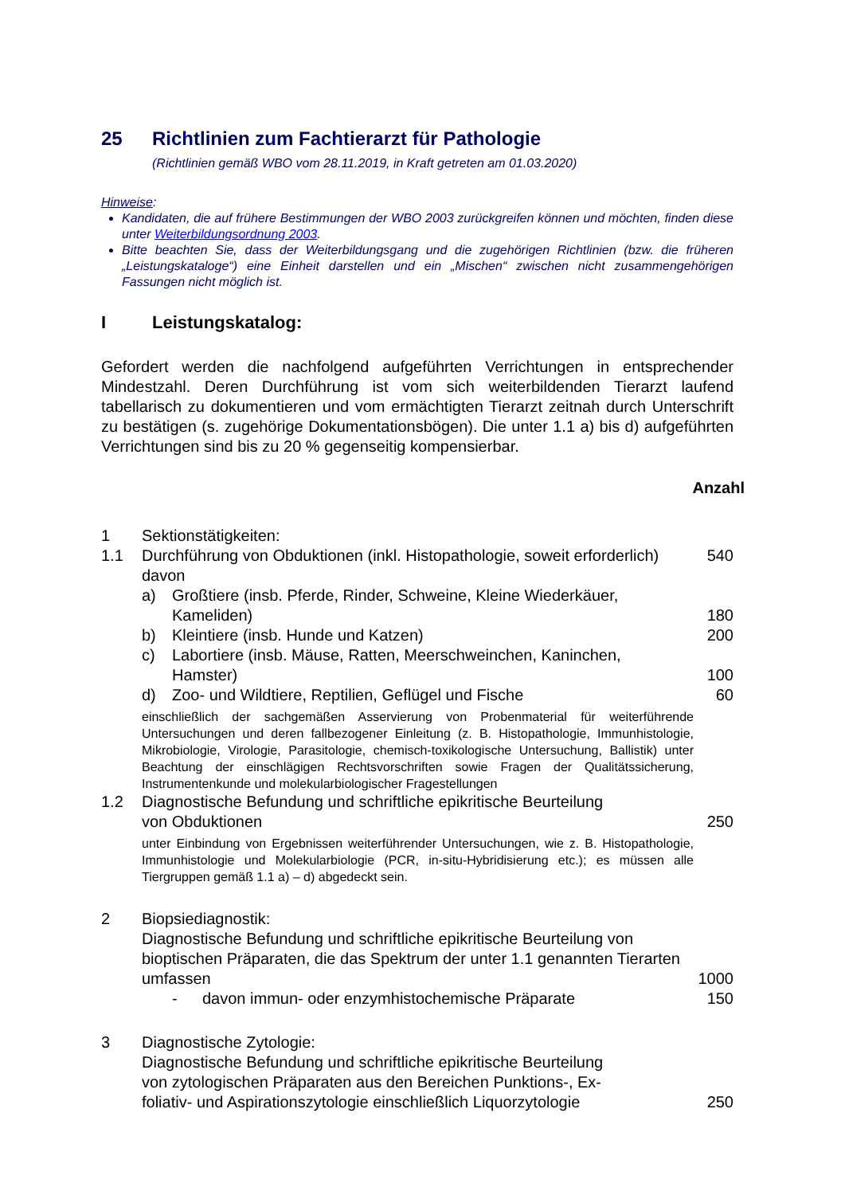25 Richtlinien zum Fachtierarzt für Pathologie
(Richtlinien gemäß WBO vom 28.11.2019, in Kraft getreten am 01.03.2020)
Hinweise:
Kandidaten, die auf frühere Bestimmungen der WBO 2003 zurückgreifen können und möchten, finden diese unter Weiterbildungsordnung 2003.
Bitte beachten Sie, dass der Weiterbildungsgang und die zugehörigen Richtlinien (bzw. die früheren „Leistungskataloge“) eine Einheit darstellen und ein „Mischen“ zwischen nicht zusammengehörigen Fassungen nicht möglich ist.
I Leistungskatalog:
Gefordert werden die nachfolgend aufgeführten Verrichtungen in entsprechender Mindestzahl. Deren Durchführung ist vom sich weiterbildenden Tierarzt laufend tabellarisch zu dokumentieren und vom ermächtigten Tierarzt zeitnah durch Unterschrift zu bestätigen (s. zugehörige Dokumentationsbögen). Die unter 1.1 a) bis d) aufgeführten Verrichtungen sind bis zu 20 % gegenseitig kompensierbar.
Anzahl
1 Sektionstätigkeiten:
1.1 Durchführung von Obduktionen (inkl. Histopathologie, soweit erforderlich)
540
davon
a) Großtiere (insb. Pferde, Rinder, Schweine, Kleine Wiederkäuer, Kameliden)
180
b) Kleintiere (insb. Hunde und Katzen)
200
c) Labortiere (insb. Mäuse, Ratten, Meerschweinchen, Kaninchen, Hamster)
100
d) Zoo- und Wildtiere, Reptilien, Geflügel und Fische
60
einschließlich der sachgemäßen Asservierung von Probenmaterial für weiterführende Untersuchungen und deren fallbezogener Einleitung (z. B. Histopathologie, Immunhistologie, Mikrobiologie, Virologie, Parasitologie, chemisch-toxikologische Untersuchung, Ballistik) unter Beachtung der einschlägigen Rechtsvorschriften sowie Fragen der Qualitätssicherung, Instrumentenkunde und molekularbiologischer Fragestellungen
1.2 Diagnostische Befundung und schriftliche epikritische Beurteilung
von Obduktionen
250
unter Einbindung von Ergebnissen weiterführender Untersuchungen, wie z. B. Histopathologie, Immunhistologie und Molekularbiologie (PCR, in-situ-Hybridisierung etc.); es müssen alle Tiergruppen gemäß 1.1 a) – d) abgedeckt sein.
2 Biopsiediagnostik:
Diagnostische Befundung und schriftliche epikritische Beurteilung von bioptischen Präparaten, die das Spektrum der unter 1.1 genannten Tierarten umfassen
1000
- davon immun- oder enzymhistochemische Präparate
150
3 Diagnostische Zytologie:
Diagnostische Befundung und schriftliche epikritische Beurteilung
von zytologischen Präparaten aus den Bereichen Punktions-, Ex-
foliativ- und Aspirationszytologie einschließlich Liquorzytologie
250